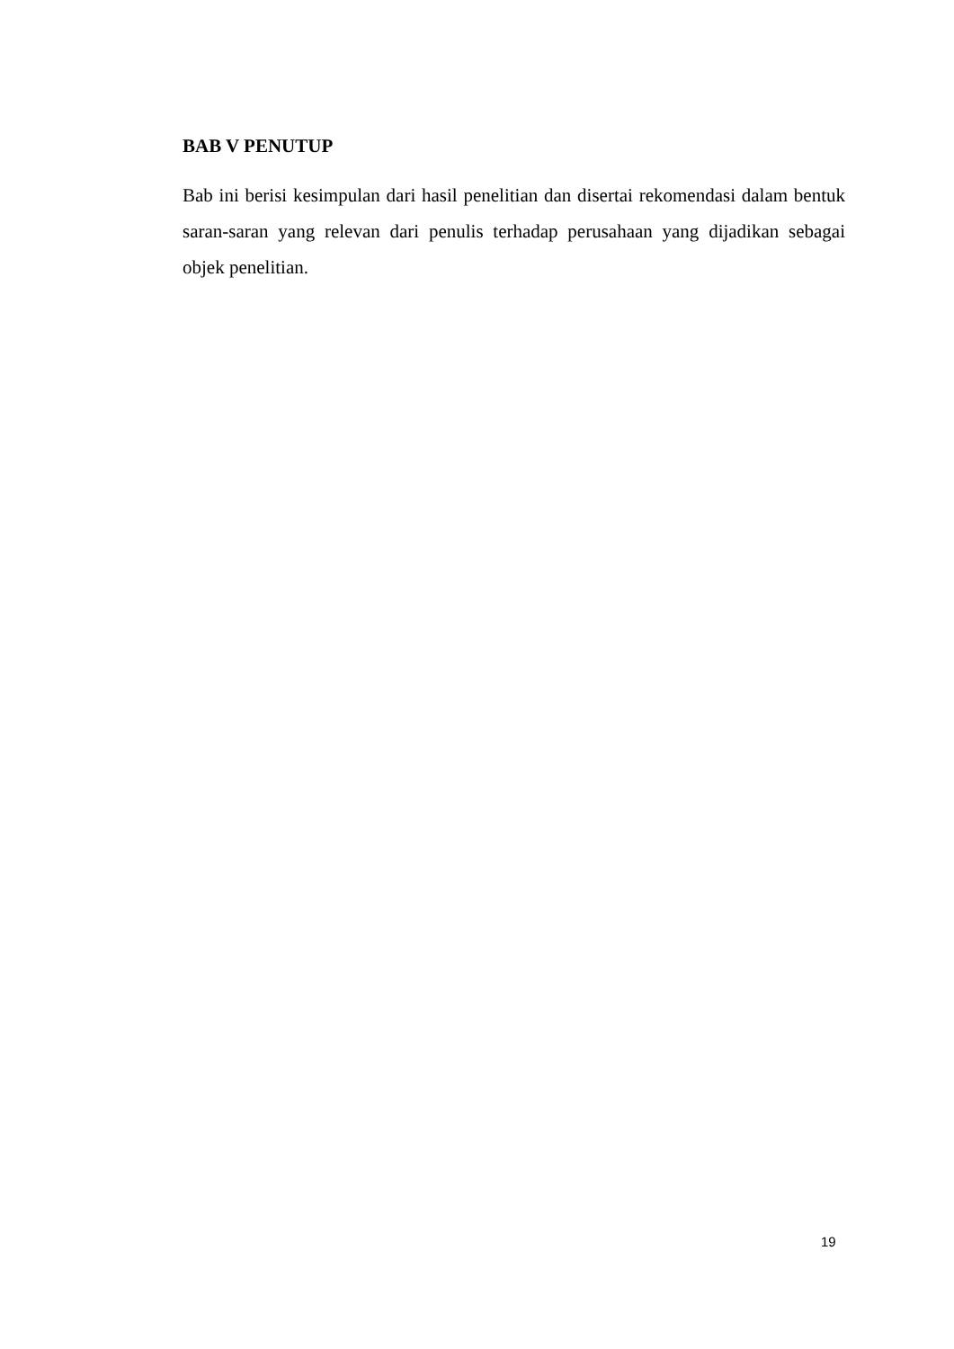BAB V PENUTUP
Bab ini berisi kesimpulan dari hasil penelitian dan disertai rekomendasi dalam bentuk saran-saran yang relevan dari penulis terhadap perusahaan yang dijadikan sebagai objek penelitian.
19